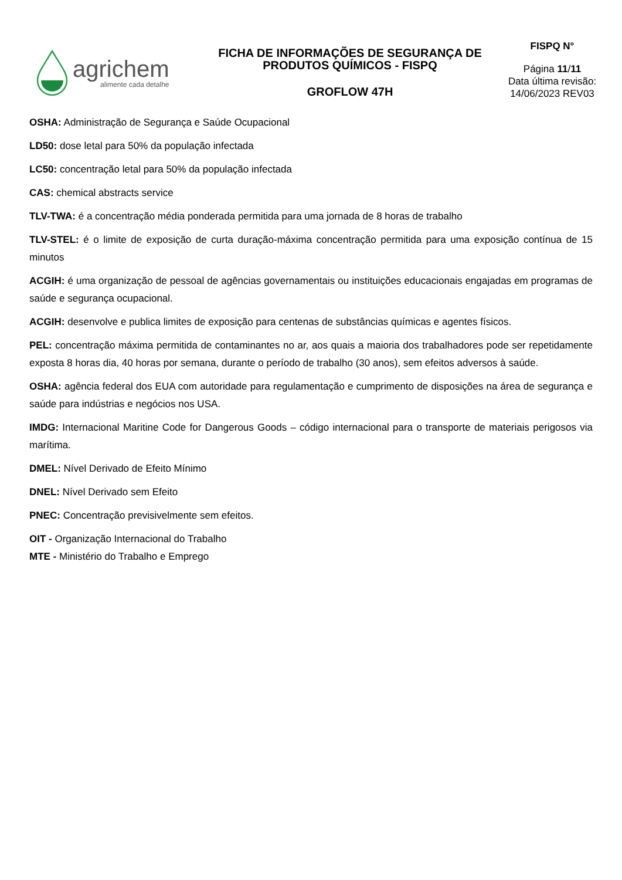agrichem
alimente cada detalhe
FICHA DE INFORMAÇÕES DE SEGURANÇA DE PRODUTOS QUÍMICOS - FISPQ
GROFLOW 47H
FISPQ N°
Página 11/11
Data última revisão:
14/06/2023 REV03
OSHA: Administração de Segurança e Saúde Ocupacional
LD50: dose letal para 50% da população infectada
LC50: concentração letal para 50% da população infectada
CAS: chemical abstracts service
TLV-TWA: é a concentração média ponderada permitida para uma jornada de 8 horas de trabalho
TLV-STEL: é o limite de exposição de curta duração-máxima concentração permitida para uma exposição contínua de 15 minutos
ACGIH: é uma organização de pessoal de agências governamentais ou instituições educacionais engajadas em programas de saúde e segurança ocupacional.
ACGIH: desenvolve e publica limites de exposição para centenas de substâncias químicas e agentes físicos.
PEL: concentração máxima permitida de contaminantes no ar, aos quais a maioria dos trabalhadores pode ser repetidamente exposta 8 horas dia, 40 horas por semana, durante o período de trabalho (30 anos), sem efeitos adversos à saúde.
OSHA: agência federal dos EUA com autoridade para regulamentação e cumprimento de disposições na área de segurança e saúde para indústrias e negócios nos USA.
IMDG: Internacional Maritine Code for Dangerous Goods – código internacional para o transporte de materiais perigosos via marítima.
DMEL: Nível Derivado de Efeito Mínimo
DNEL: Nível Derivado sem Efeito
PNEC: Concentração previsivelmente sem efeitos.
OIT - Organização Internacional do Trabalho
MTE - Ministério do Trabalho e Emprego